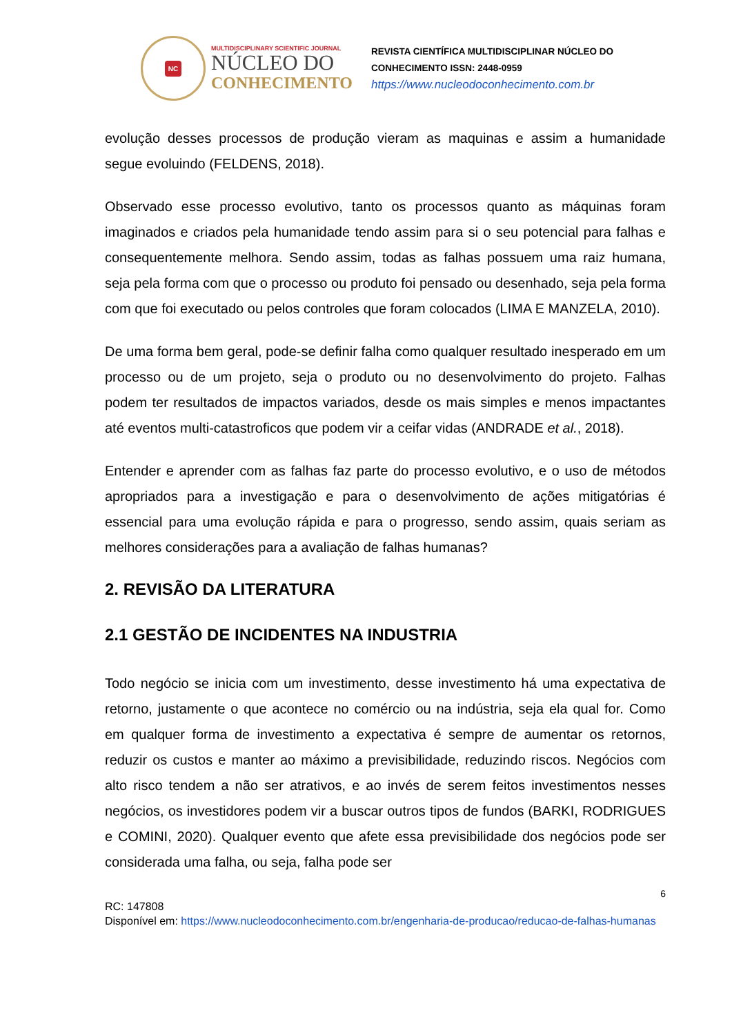NC
MULTIDISCIPLINARY SCIENTIFIC JOURNAL
NÚCLEO DO
CONHECIMENTO
REVISTA CIENTÍFICA MULTIDISCIPLINAR NÚCLEO DO
CONHECIMENTO ISSN: 2448-0959
https://www.nucleodoconhecimento.com.br
evolução desses processos de produção vieram as maquinas e assim a humanidade segue evoluindo (FELDENS, 2018).
Observado esse processo evolutivo, tanto os processos quanto as máquinas foram imaginados e criados pela humanidade tendo assim para si o seu potencial para falhas e consequentemente melhora. Sendo assim, todas as falhas possuem uma raiz humana, seja pela forma com que o processo ou produto foi pensado ou desenhado, seja pela forma com que foi executado ou pelos controles que foram colocados (LIMA E MANZELA, 2010).
De uma forma bem geral, pode-se definir falha como qualquer resultado inesperado em um processo ou de um projeto, seja o produto ou no desenvolvimento do projeto. Falhas podem ter resultados de impactos variados, desde os mais simples e menos impactantes até eventos multi-catastroficos que podem vir a ceifar vidas (ANDRADE et al., 2018).
Entender e aprender com as falhas faz parte do processo evolutivo, e o uso de métodos apropriados para a investigação e para o desenvolvimento de ações mitigatórias é essencial para uma evolução rápida e para o progresso, sendo assim, quais seriam as melhores considerações para a avaliação de falhas humanas?
2. REVISÃO DA LITERATURA
2.1 GESTÃO DE INCIDENTES NA INDUSTRIA
Todo negócio se inicia com um investimento, desse investimento há uma expectativa de retorno, justamente o que acontece no comércio ou na indústria, seja ela qual for. Como em qualquer forma de investimento a expectativa é sempre de aumentar os retornos, reduzir os custos e manter ao máximo a previsibilidade, reduzindo riscos. Negócios com alto risco tendem a não ser atrativos, e ao invés de serem feitos investimentos nesses negócios, os investidores podem vir a buscar outros tipos de fundos (BARKI, RODRIGUES e COMINI, 2020). Qualquer evento que afete essa previsibilidade dos negócios pode ser considerada uma falha, ou seja, falha pode ser
6
RC: 147808
Disponível em: https://www.nucleodoconhecimento.com.br/engenharia-de-producao/reducao-de-falhas-humanas